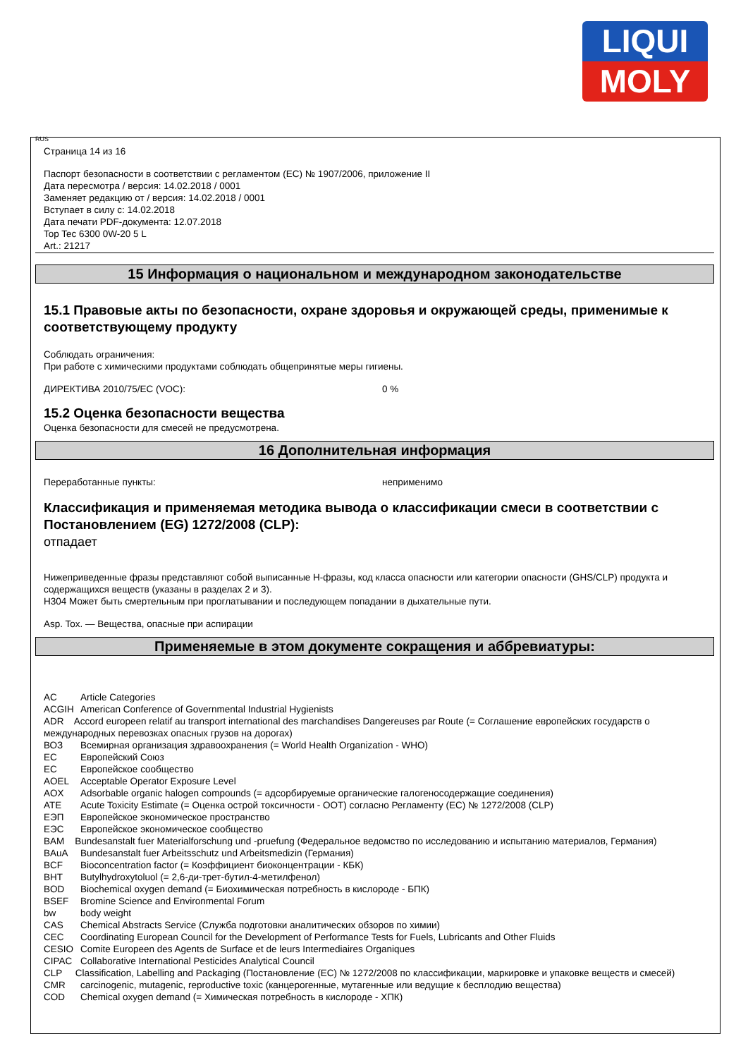LIQUI
MOLY
RUS
Страница 14 из 16
Паспорт безопасности в соответствии с регламентом (ЕС) № 1907/2006, приложение II
Дата пересмотра / версия: 14.02.2018 / 0001
Заменяет редакцию от / версия: 14.02.2018 / 0001
Вступает в силу с: 14.02.2018
Дата печати PDF-документа: 12.07.2018
Top Tec 6300 0W-20 5 L
Art.: 21217
15 Информация о национальном и международном законодательстве
15.1 Правовые акты по безопасности, охране здоровья и окружающей среды, применимые к соответствующему продукту
Соблюдать ограничения:
При работе с химическими продуктами соблюдать общепринятые меры гигиены.
ДИРЕКТИВА 2010/75/ЕС (VOC): 0 %
15.2 Оценка безопасности вещества
Оценка безопасности для смесей не предусмотрена.
16 Дополнительная информация
Переработанные пункты: неприменимо
Классификация и применяемая методика вывода о классификации смеси в соответствии с Постановлением (EG) 1272/2008 (CLP):
отпадает
Нижеприведенные фразы представляют собой выписанные H-фразы, код класса опасности или категории опасности (GHS/CLP) продукта и содержащихся веществ (указаны в разделах 2 и 3).
H304 Может быть смертельным при проглатывании и последующем попадании в дыхательные пути.
Asp. Tox. — Вещества, опасные при аспирации
Применяемые в этом документе сокращения и аббревиатуры:
AC Article Categories
ACGIH American Conference of Governmental Industrial Hygienists
ADR Accord europeen relatif au transport international des marchandises Dangereuses par Route (= Соглашение европейских государств о международных перевозках опасных грузов на дорогах)
ВОЗ Всемирная организация здравоохранения (= World Health Organization - WHO)
ЕС Европейский Союз
ЕС Европейское сообщество
AOEL Acceptable Operator Exposure Level
AOX Adsorbable organic halogen compounds (= адсорбируемые органические галогеносодержащие соединения)
ATE Acute Toxicity Estimate (= Оценка острой токсичности - ООТ) согласно Регламенту (ЕС) № 1272/2008 (CLP)
ЕЭП Европейское экономическое пространство
ЕЭС Европейское экономическое сообщество
BAM Bundesanstalt fuer Materialforschung und -pruefung (Федеральное ведомство по исследованию и испытанию материалов, Германия)
BAuA Bundesanstalt fuer Arbeitsschutz und Arbeitsmedizin (Германия)
BCF Bioconcentration factor (= Коэффициент биоконцентрации - КБК)
BHT Butylhydroxytoluol (= 2,6-ди-трет-бутил-4-метилфенол)
BOD Biochemical oxygen demand (= Биохимическая потребность в кислороде - БПК)
BSEF Bromine Science and Environmental Forum
bw body weight
CAS Chemical Abstracts Service (Служба подготовки аналитических обзоров по химии)
CEC Coordinating European Council for the Development of Performance Tests for Fuels, Lubricants and Other Fluids
CESIO Comite Europeen des Agents de Surface et de leurs Intermediaires Organiques
CIPAC Collaborative International Pesticides Analytical Council
CLP Classification, Labelling and Packaging (Постановление (ЕС) № 1272/2008 по классификации, маркировке и упаковке веществ и смесей)
CMR carcinogenic, mutagenic, reproductive toxic (канцерогенные, мутагенные или ведущие к бесплодию вещества)
COD Chemical oxygen demand (= Химическая потребность в кислороде - ХПК)